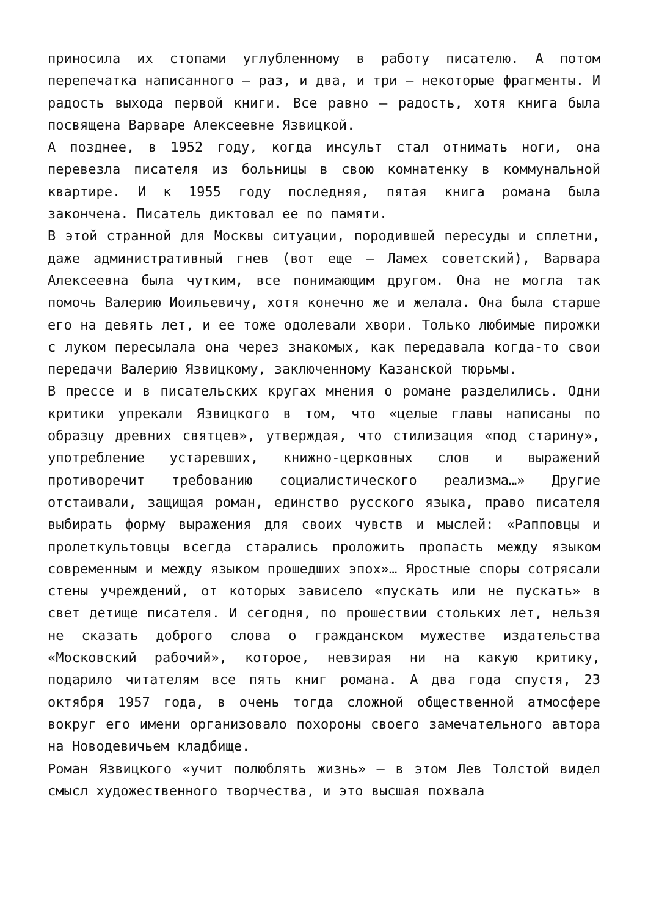приносила их стопами углубленному в работу писателю. А потом перепечатка написанного — раз, и два, и три — некоторые фрагменты. И радость выхода первой книги. Все равно — радость, хотя книга была посвящена Варваре Алексеевне Язвицкой.
А позднее, в 1952 году, когда инсульт стал отнимать ноги, она перевезла писателя из больницы в свою комнатенку в коммунальной квартире. И к 1955 году последняя, пятая книга романа была закончена. Писатель диктовал ее по памяти.
В этой странной для Москвы ситуации, породившей пересуды и сплетни, даже административный гнев (вот еще — Ламех советский), Варвара Алексеевна была чутким, все понимающим другом. Она не могла так помочь Валерию Иоильевичу, хотя конечно же и желала. Она была старше его на девять лет, и ее тоже одолевали хвори. Только любимые пирожки с луком пересылала она через знакомых, как передавала когда-то свои передачи Валерию Язвицкому, заключенному Казанской тюрьмы.
В прессе и в писательских кругах мнения о романе разделились. Одни критики упрекали Язвицкого в том, что «целые главы написаны по образцу древних святцев», утверждая, что стилизация «под старину», употребление устаревших, книжно-церковных слов и выражений противоречит требованию социалистического реализма…» Другие отстаивали, защищая роман, единство русского языка, право писателя выбирать форму выражения для своих чувств и мыслей: «Рапповцы и пролеткультовцы всегда старались проложить пропасть между языком современным и между языком прошедших эпох»… Яростные споры сотрясали стены учреждений, от которых зависело «пускать или не пускать» в свет детище писателя. И сегодня, по прошествии стольких лет, нельзя не сказать доброго слова о гражданском мужестве издательства «Московский рабочий», которое, невзирая ни на какую критику, подарило читателям все пять книг романа. А два года спустя, 23 октября 1957 года, в очень тогда сложной общественной атмосфере вокруг его имени организовало похороны своего замечательного автора на Новодевичьем кладбище.
Роман Язвицкого «учит полюблять жизнь» — в этом Лев Толстой видел смысл художественного творчества, и это высшая похвала